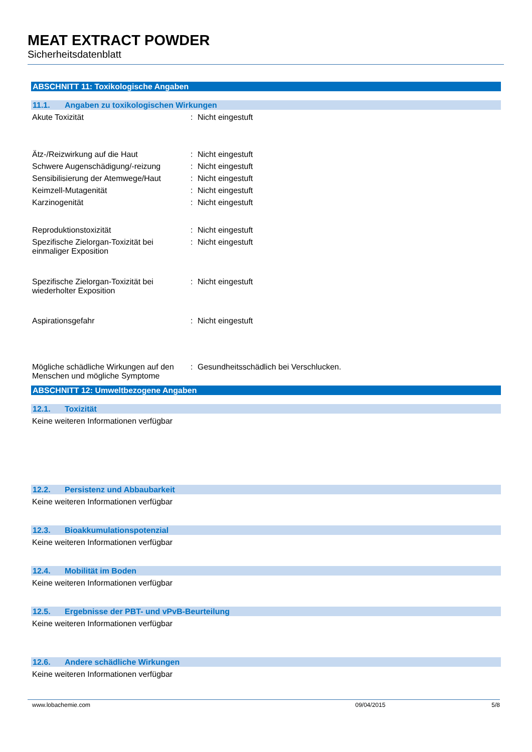MEAT EXTRACT POWDER
Sicherheitsdatenblatt
ABSCHNITT 11: Toxikologische Angaben
11.1. Angaben zu toxikologischen Wirkungen
Akute Toxizität : Nicht eingestuft
Ätz-/Reizwirkung auf die Haut : Nicht eingestuft
Schwere Augenschädigung/-reizung : Nicht eingestuft
Sensibilisierung der Atemwege/Haut
: Nicht eingestuft
Keimzell-Mutagenität : Nicht eingestuft
Karzinogenität : Nicht eingestuft
Reproduktionstoxizität : Nicht eingestuft
Spezifische Zielorgan-Toxizität bei einmaliger Exposition
: Nicht eingestuft
Spezifische Zielorgan-Toxizität bei wiederholter Exposition
: Nicht eingestuft
Aspirationsgefahr : Nicht eingestuft
Mögliche schädliche Wirkungen auf den Menschen und mögliche Symptome
: Gesundheitsschädlich bei Verschlucken.
ABSCHNITT 12: Umweltbezogene Angaben
12.1. Toxizität
Keine weiteren Informationen verfügbar
12.2. Persistenz und Abbaubarkeit
Keine weiteren Informationen verfügbar
12.3. Bioakkumulationspotenzial
Keine weiteren Informationen verfügbar
12.4. Mobilität im Boden
Keine weiteren Informationen verfügbar
12.5. Ergebnisse der PBT- und vPvB-Beurteilung
Keine weiteren Informationen verfügbar
12.6. Andere schädliche Wirkungen
Keine weiteren Informationen verfügbar
www.lobachemie.com 09/04/2015 5/8